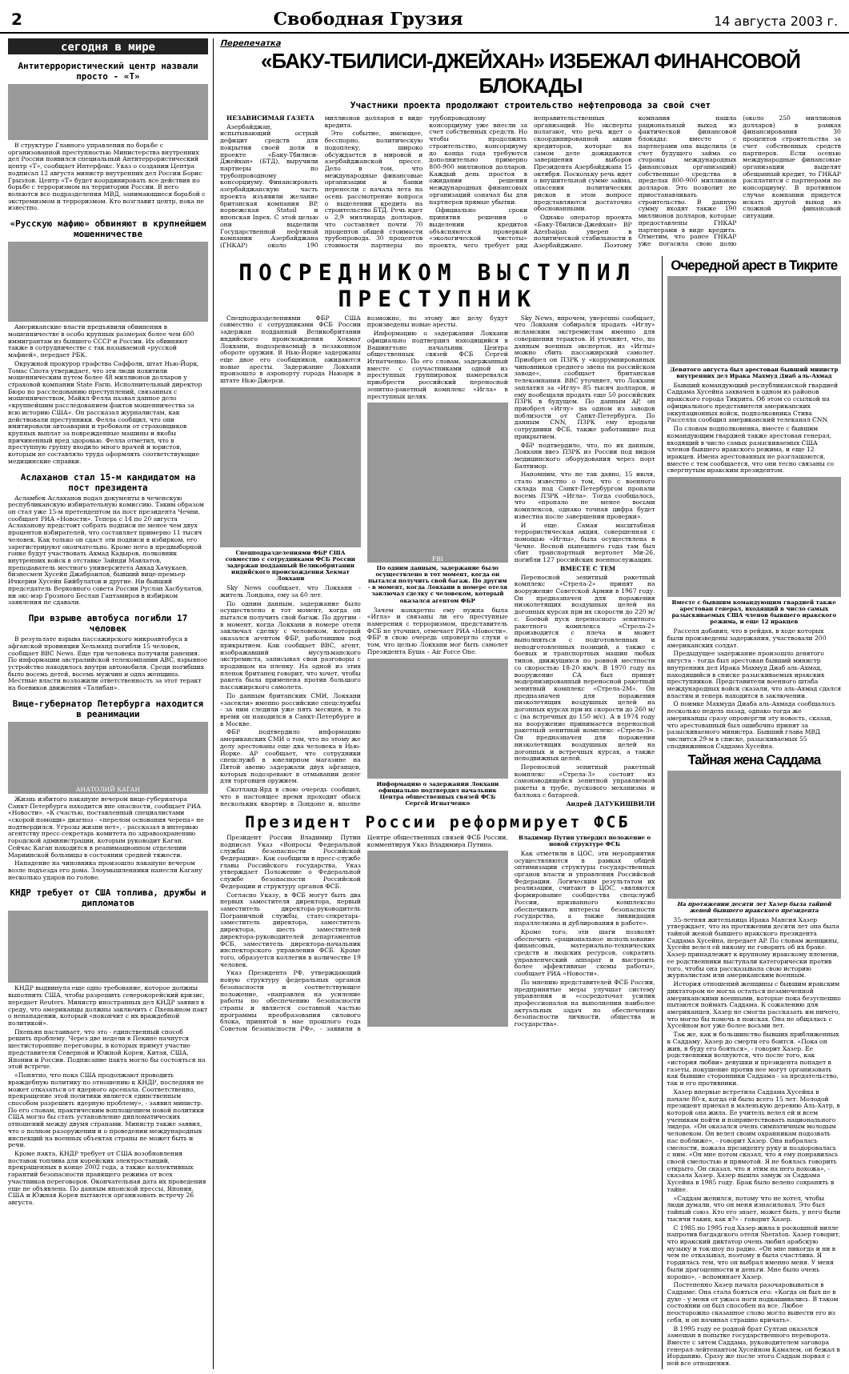2 Свободная Грузия 14 августа 2003 г.
сегодня в мире
Антитеррористический центр назвали просто - «Т»
В структуре Главного управления по борьбе с организованной преступностью Министерства внутренних дел России появился специальный Антитеррористический центр «Т», сообщает Интерфакс. Указ о создании Центра подписал 12 августа министр внутренних дел России Борис Грызлов. Центр «Т» будет координировать все действия по борьбе с терроризмом на территории России. В него вольются все подразделения МВД, занимающиеся борьбой с экстремизмом и терроризмом. Кто возглавит центр, пока не известно.
«Русскую мафию» обвиняют в крупнейшем мошенничестве
Американские власти предъявили обвинения в мошенничестве в особо крупных размерах более чем 600 иммигрантам из бывшего СССР и России. Их обвиняют также в сотрудничестве с так называемой «русской мафией», передает РБК.
Окружной прокурор графства Саффолк, штат Нью-Йорк, Томас Спота утверждает, что эти люди похитили мошенническим путем более 48 миллионов долларов у страховой компании State Farm. Исполнительный директор Бюро по расследованию преступлений, связанных с мошенничеством, Майкл Фелла назвал данное дело «крупнейшим расследованием фактов мошенничества за всю историю США». Он рассказал журналистам, как действовали преступники. Фелла сообщил, что они имитировали автоаварии и требовали от страховщиков крупных выплат за поврежденные машины и якобы причиненный вред здоровью. Фелла отметил, что в преступную группу входило много врачей и юристов, которым не составляло труда оформлять соответствующие медицинские справки.
Аслаханов стал 15-м кандидатом на пост президента
Асламбек Аслаханов подал документы в чеченскую республиканскую избирательную комиссию. Таким образом он стал уже 15-м претендентом на пост президента Чечни, сообщает РИА «Новости». Теперь с 14 по 20 августа Аслаханову предстоит собрать подписи не менее чем двух процентов избирателей, что составляет примерно 11 тысяч человек. Как только он сдаст эти подписи в избирком, его зарегистрируют окончательно. Кроме него в предвыборной гонке будут участвовать Ахмад Кадыров, полковник внутренних войск в отставке Зайнди Мавлатов, преподаватель местного университета Авхад Хачукаев, бизнесмен Хусейн Джабраилов, бывший вице-премьер Ичкерии Хусейн Бийбулатов и другие. Ни бывший председатель Верховного совета России Руслан Хасбулатов, ни экс-мэр Грозного Беслан Гантамиров в избирком заявления не сдавали.
При взрыве автобуса погибли 17 человек
В результате взрыва пассажирского микроавтобуса в афганской провинции Хельманд погибли 15 человек, сообщает BBC News. Еще три человека получили ранения. По информации австралийской телекомпании ABC, взрывное устройство находилось внутри автомобиля. Среди погибших было восемь детей, восемь мужчин и одна женщина. Местные власти возложили ответственность за этот теракт на боевиков движения «Талибан».
Вице-губернатор Петербурга находится в реанимации
АНАТОЛИЙ КАГАН
Жизнь избитого накануне вечером вице-губернатора Санкт-Петербурга находится вне опасности, сообщает РИА «Новости». «К счастью, поставленный специалистами «скорой помощи» диагноз - «перелом основания черепа» не подтвердился. Угрозы жизни нет», - рассказал в интервью агентству пресс-секретарь комитета по здравоохранению городской администрации, которым руководит Каган. Сейчас Каган находится в реанимационном отделении Мариинской больницы в состоянии средней тяжести.
Нападение на чиновника произошло накануне вечером возле подъезда его дома. Злоумышленники нанесли Кагану несколько ударов по голове.
КНДР требует от США топлива, дружбы и дипломатов
КНДР выдвинула еще одно требование, которое должны выполнить США, чтобы разрешить северокорейский кризис, передает Reuters. Министр иностранных дел КНДР заявил в среду, что американцы должны заключить с Пхеньяном пакт о ненападении, который «покончит с их враждебной политикой».
Пхеньян настаивает, что это - единственный способ решить проблему. Через две недели в Пекине начнутся шестисторонние переговоры, в которых примут участие представители Северной и Южной Кореи, Китая, США, Японии и России. Подписание пакта могло бы состояться на этой встрече.
«Понятно, что пока США продолжают проводить враждебную политику по отношению к КНДР, последняя не может отказаться от ядерного арсенала. Соответственно, прекращение этой политики является единственным способом разрешить ядерную проблему», - заявил министр. По его словам, практическим воплощением новой политики США могло бы стать установление дипломатических отношений между двумя странами. Министр также заявил, что о полном разоружении и о проведении международных инспекций на военных объектах страны не может быть и речи.
Кроме пакта, КНДР требует от США возобновления поставок топлива для корейских электростанций, прекращенных в конце 2002 года, а также коллективных гарантий безопасности правящего режима от всех участников переговоров. Окончательная дата их проведения еще не объявлена. По данным японской прессы, Япония, США и Южная Корея пытаются организовать встречу 26 августа.
Перепечатка
«БАКУ-ТБИЛИСИ-ДЖЕЙХАН» ИЗБЕЖАЛ ФИНАНСОВОЙ БЛОКАДЫ
Участники проекта продолжают строительство нефтепровода за свой счет
НЕЗАВИСИМАЯ ГАЗЕТА
Азербайджан, испытывающий острый дефицит средств для покрытия своей доли в проекте «Баку-Тбилиси-Джейхан» (БТД), выручили партнеры по трубопроводному консорциуму. Финансировать азербайджанскую часть проекта изъявили желание британская компания BP, норвежская Statoil и японская Inpex. С этой целью они выделили Государственной нефтяной компании Азербайджана (ГНКАР) около 190 миллионов долларов в виде кредита.
Это событие, имеющее, бесспорно, политическую подоплеку, широко обсуждается в мировой и азербайджанской прессе. Дело в том, что международные финансовые организации и банки перенесли с начала лета на осень рассмотрение вопроса о выделении кредита на строительство БТД. Речь идет о 2,9 миллиарда долларов, что составляет почти 70 процентов общей стоимости трубопровода. 30 процентов стоимости партнеры по трубопроводному консорциуму уже внесли за счет собственных средств. Но чтобы продолжить строительство, консорциуму до конца года требуются дополнительно примерно 800-900 миллионов долларов. Каждый день простоя в ожидании решения международных финансовых организаций означал бы для партнеров прямые убытки.
Официально сроки принятия решения о выделении кредитов объясняются проверкой «экологической чистоты» проекта, чего требует ряд неправительственных организаций. Но эксперты полагают, что речь идет о скоординированной акции кредиторов, которые на самом деле дожидаются завершения выборов Президента Азербайджана 15 октября. Поскольку речь идет о внушительной сумме займа, опасения политических рисков в этом вопросе представляются достаточно обоснованными.
Однако оператор проекта «Баку-Тбилиси-Джейхан» BP Azerbaijan уверен в политической стабильности в Азербайджане. Поэтому компания нашла рациональный выход из фактической финансовой блокады: вместе с партнерами она выделила (в счет будущего займа со стороны международных финансовых организаций) собственные средства в пределах 800-900 миллионов долларов. Это позволит не приостанавливать строительство. В данную сумму входят также 190 миллионов долларов, которые предоставлены ГНКАР партнерами в виде кредита. Отметим, что ранее ГНКАР уже погасила свою долю (около 250 миллионов долларов) в рамках финансирования 30 процентов строительства за счет собственных средств партнеров. Если осенью международные финансовые организации выделят обещанный кредит, то ГНКАР расплатится с партнерами по консорциуму. В противном случае компании придется искать другой выход из сложной финансовой ситуации.
ПОСРЕДНИКОМ ВЫСТУПИЛ ПРЕСТУПНИК
Спецподразделениями ФБР США совместно с сотрудниками ФСБ России задержан подданный Великобритании индийского происхождения Хекмат Локхани, подозреваемый в незаконном обороте оружия. В Нью-Йорке задержаны еще двое его сообщников, ожидаются новые аресты. Задержание Локхани произошло в аэропорту города Ньюарк в штате Нью-Джерси.
Спецподразделениями ФБР США совместно с сотрудниками ФСБ России задержан подданный Великобритании индийского происхождения Хекмат Локхани
Sky News сообщает, что Локхани - житель Лондона, ему за 60 лет.
По одним данным, задержание было осуществлено в тот момент, когда он пытался получить свой багаж. По другим - в момент, когда Локхани в номере отеля заключал сделку с человеком, который оказался агентом ФБР, работавшим под прикрытием. Как сообщает BBC, агент, изображавший мусульманского экстремиста, записывал свои разговоры с продавцом на пленку. На одной из этих пленок британец говорит, что хочет, чтобы ракета была применена против большого пассажирского самолета.
По данным британских СМИ, Локхани «засекли» именно российские спецслужбы - за ним следили уже пять месяцев, в то время он находился в Санкт-Петербурге и в Москве.
ФБР подтвердило информацию американских СМИ о том, что по этому же делу арестованы еще два человека в Нью-Йорке. AP сообщает, что сотрудники спецслужб в ювелирном магазине на Пятой авеню задержали двух афганцев, которых подозревают в отмывании денег для торговцев оружием.
Скотланд-Ярд в свою очередь сообщил, что в настоящее время проходит обыск нескольких квартир в Лондоне и, вполне возможно, по этому же делу будут произведены новые аресты.
Информацию о задержании Локхани официально подтвердил находящийся в Вашингтоне начальник Центра общественных связей ФСБ Сергей Игнатченко. По его словам, задержанный вместе с соучастниками одной из преступных группировок намеревался приобрести российский переносной зенитно-ракетный комплекс «Игла» в преступных целях.
FBI
По одним данным, задержание было осуществлено в тот момент, когда он пытался получить свой багаж. По другим - в момент, когда Локхани в номере отеля заключал сделку с человеком, который оказался агентом ФБР
Зачем конкретно ему нужна была «Игла» и связаны ли его преступные намерения с терроризмом, представитель ФСБ не уточнил, отмечает РИА «Новости». ФБР в свою очередь опровергло слухи о том, что целью Локхани мог быть самолет Президента Буша – Air Force One.
Информацию о задержании Локхани официально подтвердил начальник Центра общественных связей ФСБ Сергей Игнатченко
Sky News, впрочем, уверенно сообщает, что Локхани собирался продать «Иглу» исламским экстремистам именно для совершения терактов. И уточняет, что, по данным военных экспертов, из «Иглы» можно сбить пассажирский самолет. Приобрел он ПЗРК у «коррумпированных чиновников среднего звена на российском заводе», сообщает британская телекомпания. BBC уточняет, что Локхани заплатил за «Иглу» 85 тысяч долларов, и ему пообещали продать еще 50 российских ПЗРК в будущем. По данным AP, он приобрел «Иглу» на одном из заводов поблизости от Санкт-Петербурга. По данным CNN, ПЗРК ему продали сотрудники ФСБ, также работавшие под прикрытием.
ФБР подтвердило, что, по их данным, Локхани ввез ПЗРК из России под видом медицинского оборудования через порт Балтимор.
Напомним, что не так давно, 15 июля, стало известно о том, что с военного склада под Санкт-Петербургом пропали восемь ПЗРК «Игла». Тогда сообщалось, что «пропало не менее восьми комплексов, однако точная цифра будет известна после завершения проверки».
И еще. Самая масштабная террористическая акция, совершенная с помощью «Иглы», была осуществлена в Чечне. Весной нынешнего года там был сбит транспортный вертолет Ми-26, погибли 127 российских военнослужащих.
ВМЕСТЕ С ТЕМ
Переносной зенитный ракетный комплекс «Стрела-2» принят на вооружение Советской Армии в 1967 году. Он предназначен для поражения низколетящих воздушных целей на догонных курсах при их скорости до 220 м/с. Боевой пуск переносного зенитного ракетного комплекса «Стрела-2» производится с плеча и может выполняться с подготовленных и неподготовленных позиций, а также с боевых и транспортных машин любых типов, движущихся по ровной местности со скоростью 18-20 км/ч. В 1970 году на вооружение СА был принят модернизированный переносной ракетный зенитный комплекс «Стрела-2М». Он предназначен для поражения низколетящих воздушных целей на догонных курсах при их скорости до 260 м/с (на встречных до 150 м/с). А в 1974 году на вооружение принимается переносной ракетный зенитный комплекс «Стрела-3». Он предназначен для поражения низколетящих воздушных целей на догонных и встречных курсах, а также неподвижных целей.
Переносной зенитный ракетный комплекс «Стрела-3» состоит из самонаводящейся зенитной управляемой ракеты в трубе, пускового механизма и баллона с батареей.
Андрей ДАТУКИШВИЛИ
Президент России реформирует ФСБ
Президент России Владимир Путин подписал Указ «Вопросы Федеральной службы безопасности Российской Федерации». Как сообщили в пресс-службе главы Российского государства, Указ утверждает Положение о Федеральной службе безопасности Российской Федерации и структуру органов ФСБ.
Согласно Указу, в ФСБ могут быть два первых заместителя директора, первый заместитель директора-руководитель Пограничной службы, статс-секретарь-заместитель директора, заместитель директора, шесть заместителей директора-руководителей департаментов ФСБ, заместитель директора-начальник инспекторского управления ФСБ. Кроме того, образуется коллегия в количестве 19 человек.
Указ Президента РФ, утверждающий новую структуру федеральных органов безопасности и соответствующее положение, «направлен на усиление работы по обеспечению безопасности страны и является составной частью программы преобразования силового блока, принятой в мае прошлого года Советом безопасности РФ», - заявили в Центре общественных связей ФСБ России, комментируя Указ Владимира Путина.
Владимир Путин утвердил положение о новой структуре ФСБ
Как отметили в ЦОС, эти мероприятия осуществляются в рамках общей оптимизации структуры государственных органов власти и управления Российской Федерации. Логическим результатом их реализации, считают в ЦОС, «являются формирование сообщества спецслужб России, призванного комплексно обеспечивать интересы безопасности государства, а также ликвидация параллелизма и дублирования в работе».
Кроме того, эти шаги позволят обеспечить «рациональное использование финансовых, материально-технических средств и людских ресурсов, сократить управленческий аппарат и выстроить более эффективные схемы работы», сообщает РИА «Новости».
По мнению представителей ФСБ России, предпринятые меры улучшат систему управления и «сосредоточат усилия профессионалов на выполнении наиболее актуальных задач по обеспечению безопасности личности, общества и государства».
Очередной арест в Тикрите
Девятого августа был арестован бывший министр внутренних дел Ирака Махмуд Диаб аль-Ахмад
Бывший командующий республиканской гвардией Саддама Хусейна захвачен в одном из районов иракского города Тикрита. Об этом со ссылкой на официального представителя американских оккупационных войск, подполковника Стива Расселла сообщил американский телеканал CNN.
По словам подполковника, вместе с бывшим командующим гвардией также арестован генерал, входящий в число самых разыскиваемых США членов бывшего иракского режима, и еще 12 иракцев. Имена арестованных не разглашаются, вместе с тем сообщается, что они тесно связаны со свергнутым иракским президентом.
Вместе с бывшим командующим гвардией также арестован генерал, входящий в число самых разыскиваемых США членов бывшего иракского режима, и еще 12 иракцев
Расселл добавил, что в рейдах, в ходе которых были произведены задержания, участвовали 200 американских солдат.
Предыдущее задержание произошло девятого августа - тогда был арестован бывший министр внутренних дел Ирака Махмуд Диаб аль-Ахмад, находящийся в списке разыскиваемых иракских преступников. Представители военного штаба международных войск сказали, что аль-Ахмад сдался властям и теперь находится в заключении.
О поимке Махмуда Диаба аль-Ахмада сообщалось несколько недель назад, однако тогда же американцы сразу опровергли эту новость, сказав, что арестованный был ошибочно принят за разыскиваемого министра. Бывший глава МВД числится 29-м в списке, разыскиваемых 55 сподвижников Саддама Хусейна.
Тайная жена Саддама
На протяжении десяти лет Хазер была тайной женой бывшего иракского президента
35-летняя жительница Ирака Мансия Хазер утверждает, что на протяжении десяти лет она была тайной женой бывшего иракского президента Саддама Хусейна, передает AP. По словам женщины, Хусейн велел ей никому не говорить об их браке. Хазер принадлежит к крупному иракскому племени, ее родственники выступали категорически против того, чтобы она рассказывала свою историю журналистам или американским военным.
История отношений женщины с бывшим иракским диктатором не могла остаться незамеченной американскими военными, которые пока безуспешно пытаются поймать Саддама. К сожалению для американцев, Хазер не смогла рассказать им ничего, что могло бы помочь в поисках. Она не общалась с Хусейном вот уже более восьми лет.
Так же, как и большинство бывших приближенных к Саддаму, Хазер до смерти его боится. «Пока он жив, я буду его бояться», - говорит Хазер. Ее родственники волнуются, что после того, как «история любви» девушки и президента попадет в газеты, покушение против нее могут организовать как бывшие сторонники Саддама - за предательство, так и его противники.
Хазер впервые встретила Саддама Хусейна в начале 80-х, когда ей было всего 15 лет. Молодой президент приехал в маленькую деревню Аль-Хатр, в которой она жила. Ее учитель велел ей и всем ученикам пойти и поприветствовать национального лидера. «Он оказался очень симпатичным молодым человеком. Он велел своим охранникам подозвать нас поближе», - говорит Хазер. Она набралась смелости, пожала президенту руку и поздоровалась с ним. «Он мне потом сказал, что я ему понравилась своей смелостью и прямотой. Я не боялась говорить открыто. Он сказал, что я этим на него похожа», - сказала Хазер. Хазер вышла замуж за Саддама Хусейна в 1985 году. Брак было велено сохранять в тайне.
«Саддам женился, потому что не хотел, чтобы люди думали, что он меня изнасиловал. Это был тайный союз. Кто его знает, может быть, у него были тысячи таких, как я?» - говорит Хазер.
С 1985 по 1995 год Хазер жила в роскошной вилле напротив багдадского отеля Sheraton. Хазер говорит, что иракский диктатор очень любил арабскую музыку и ток-шоу по радио. «Он мне никогда и ни в чем не отказывал, поэтому я была счастлива. Я гордилась тем, что он выбрал именно меня. У меня были драгоценности и деньги. Мне было очень хорошо», - вспоминает Хазер.
Постепенно Хазер начала разочаровываться в Саддаме. Она стала бояться его: «Когда он был не в духе - у меня от ужаса ноги подкашивались. В таком состоянии он был способен на все. Любое неосторожно сказанное слово могло вывести его из себя, и он начинал страшно кричать».
В 1995 году ее родной брат Султан оказался замешан в попытке государственного переворота. Вместе с зятем Саддама, руководителем заговора генерал-лейтенантом Хусейном Камалем, он бежал в Иорданию. Сразу же после этого Саддам порвал с ней все отношения.